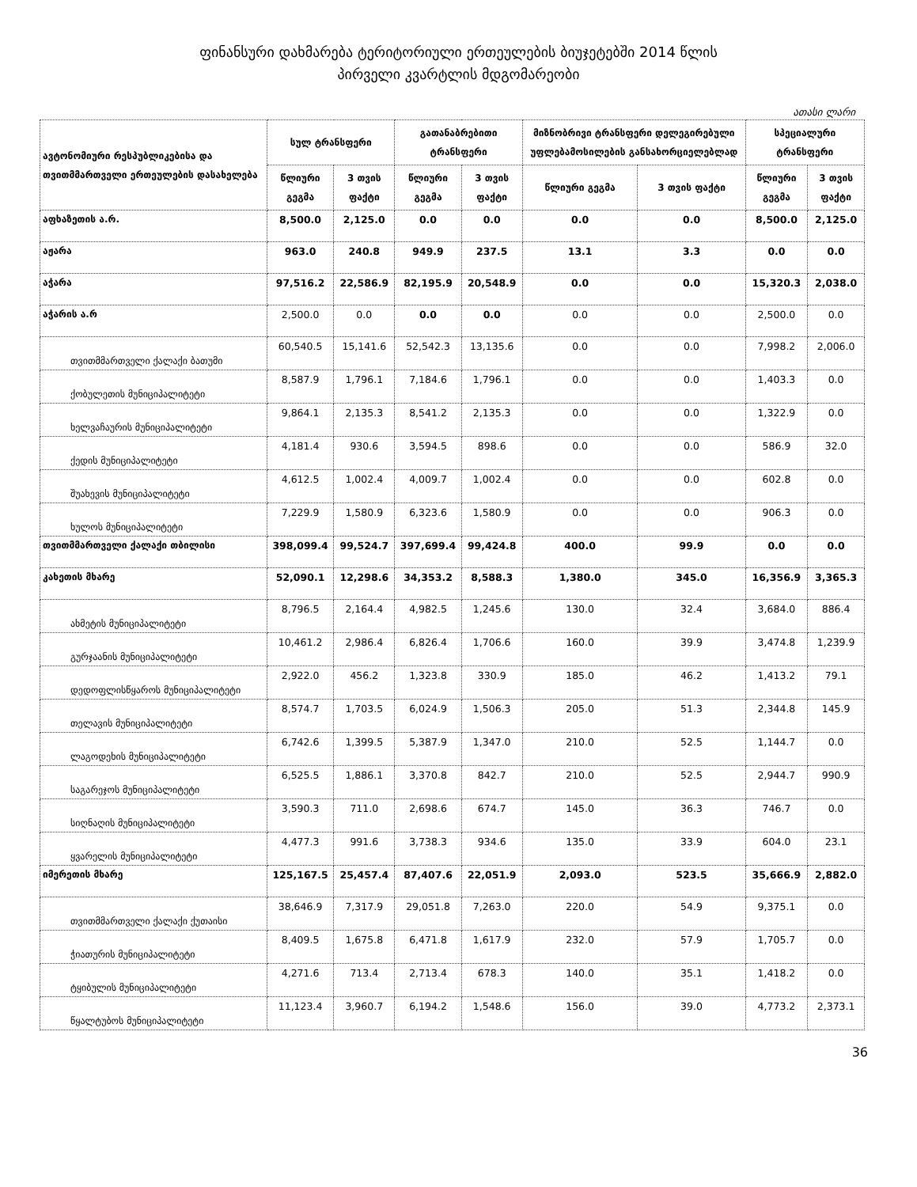ფინანსური დახმარება ტერიტორიული ერთეულების ბიუჯეტებში 2014 წლის
პირველი კვარტლის მდგომარეობი
ათასი ლარი
| ავტონომიური რესპუბლიკებისა და თვითმმართველი ერთეულების დასახელება | სულ ტრანსფერი | | გათანაბრებითი ტრანსფერი | | მიზნობრივი ტრანსფერი დელეგირებული უფლებამოსილების განსახორციელებლად | | სპეციალური ტრანსფერი | |
| --- | --- | --- | --- | --- | --- | --- | --- | --- |
| | წლიური გეგმა | 3 თვის ფაქტი | წლიური გეგმა | 3 თვის ფაქტი | წლიური გეგმა | 3 თვის ფაქტი | წლიური გეგმა | 3 თვის ფაქტი |
| აფხაზეთის ა.რ. | 8,500.0 | 2,125.0 | 0.0 | 0.0 | 0.0 | 0.0 | 8,500.0 | 2,125.0 |
| აჟარა | 963.0 | 240.8 | 949.9 | 237.5 | 13.1 | 3.3 | 0.0 | 0.0 |
| აჭარა | 97,516.2 | 22,586.9 | 82,195.9 | 20,548.9 | 0.0 | 0.0 | 15,320.3 | 2,038.0 |
| აჭარის ა.რ | 2,500.0 | 0.0 | 0.0 | 0.0 | 0.0 | 0.0 | 2,500.0 | 0.0 |
| თვითმმართველი ქალაქი ბათუმი | 60,540.5 | 15,141.6 | 52,542.3 | 13,135.6 | 0.0 | 0.0 | 7,998.2 | 2,006.0 |
| ქობულეთის მუნიციპალიტეტი | 8,587.9 | 1,796.1 | 7,184.6 | 1,796.1 | 0.0 | 0.0 | 1,403.3 | 0.0 |
| ხელვაჩაურის მუნიციპალიტეტი | 9,864.1 | 2,135.3 | 8,541.2 | 2,135.3 | 0.0 | 0.0 | 1,322.9 | 0.0 |
| ქედის მუნიციპალიტეტი | 4,181.4 | 930.6 | 3,594.5 | 898.6 | 0.0 | 0.0 | 586.9 | 32.0 |
| შუახევის მუნიციპალიტეტი | 4,612.5 | 1,002.4 | 4,009.7 | 1,002.4 | 0.0 | 0.0 | 602.8 | 0.0 |
| ხულოს მუნიციპალიტეტი | 7,229.9 | 1,580.9 | 6,323.6 | 1,580.9 | 0.0 | 0.0 | 906.3 | 0.0 |
| თვითმმართველი ქალაქი თბილისი | 398,099.4 | 99,524.7 | 397,699.4 | 99,424.8 | 400.0 | 99.9 | 0.0 | 0.0 |
| კახეთის მხარე | 52,090.1 | 12,298.6 | 34,353.2 | 8,588.3 | 1,380.0 | 345.0 | 16,356.9 | 3,365.3 |
| ახმეტის მუნიციპალიტეტი | 8,796.5 | 2,164.4 | 4,982.5 | 1,245.6 | 130.0 | 32.4 | 3,684.0 | 886.4 |
| გურჯაანის მუნიციპალიტეტი | 10,461.2 | 2,986.4 | 6,826.4 | 1,706.6 | 160.0 | 39.9 | 3,474.8 | 1,239.9 |
| დედოფლისწყაროს მუნიციპალიტეტი | 2,922.0 | 456.2 | 1,323.8 | 330.9 | 185.0 | 46.2 | 1,413.2 | 79.1 |
| თელავის მუნიციპალიტეტი | 8,574.7 | 1,703.5 | 6,024.9 | 1,506.3 | 205.0 | 51.3 | 2,344.8 | 145.9 |
| ლაგოდეხის მუნიციპალიტეტი | 6,742.6 | 1,399.5 | 5,387.9 | 1,347.0 | 210.0 | 52.5 | 1,144.7 | 0.0 |
| საგარეჯოს მუნიციპალიტეტი | 6,525.5 | 1,886.1 | 3,370.8 | 842.7 | 210.0 | 52.5 | 2,944.7 | 990.9 |
| სიღნაღის მუნიციპალიტეტი | 3,590.3 | 711.0 | 2,698.6 | 674.7 | 145.0 | 36.3 | 746.7 | 0.0 |
| ყვარელის მუნიციპალიტეტი | 4,477.3 | 991.6 | 3,738.3 | 934.6 | 135.0 | 33.9 | 604.0 | 23.1 |
| იმერეთის მხარე | 125,167.5 | 25,457.4 | 87,407.6 | 22,051.9 | 2,093.0 | 523.5 | 35,666.9 | 2,882.0 |
| თვითმმართველი ქალაქი ქუთაისი | 38,646.9 | 7,317.9 | 29,051.8 | 7,263.0 | 220.0 | 54.9 | 9,375.1 | 0.0 |
| ჭიათურის მუნიციპალიტეტი | 8,409.5 | 1,675.8 | 6,471.8 | 1,617.9 | 232.0 | 57.9 | 1,705.7 | 0.0 |
| ტყიბულის მუნიციპალიტეტი | 4,271.6 | 713.4 | 2,713.4 | 678.3 | 140.0 | 35.1 | 1,418.2 | 0.0 |
| წყალტუბოს მუნიციპალიტეტი | 11,123.4 | 3,960.7 | 6,194.2 | 1,548.6 | 156.0 | 39.0 | 4,773.2 | 2,373.1 |
36